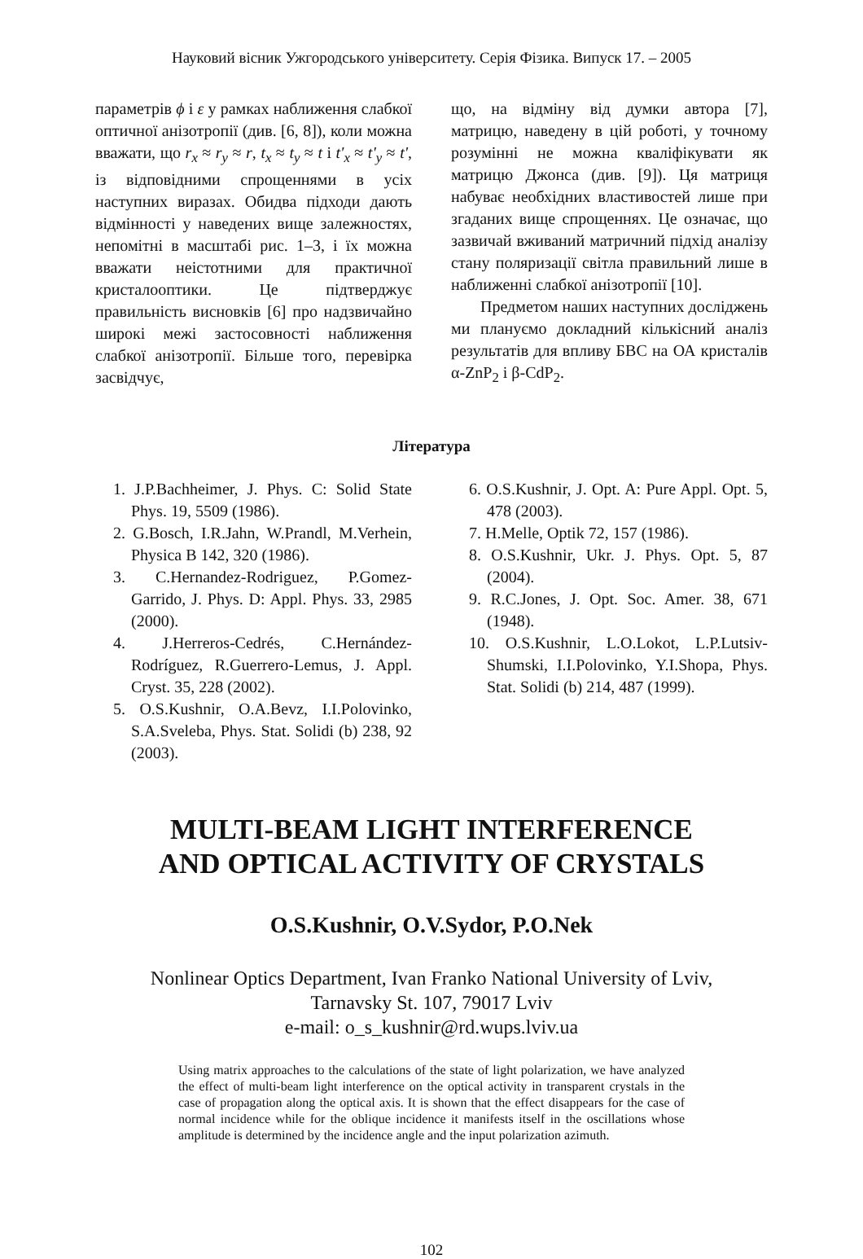Науковий вісник Ужгородського університету. Серія Фізика. Випуск 17. – 2005
параметрів ϕ і ε у рамках наближення слабкої оптичної анізотропії (див. [6, 8]), коли можна вважати, що r<sub>x</sub> ≈ r<sub>y</sub> ≈ r, t<sub>x</sub> ≈ t<sub>y</sub> ≈ t і t'<sub>x</sub> ≈ t'<sub>y</sub> ≈ t', із відповідними спрощеннями в усіх наступних виразах. Обидва підходи дають відмінності у наведених вище залежностях, непомітні в масштабі рис. 1–3, і їх можна вважати неістотними для практичної кристалооптики. Це підтверджує правильність висновків [6] про надзвичайно широкі межі застосовності наближення слабкої анізотропії. Більше того, перевірка засвідчує,
що, на відміну від думки автора [7], матрицю, наведену в цій роботі, у точному розумінні не можна кваліфікувати як матрицю Джонса (див. [9]). Ця матриця набуває необхідних властивостей лише при згаданих вище спрощеннях. Це означає, що зазвичай вживаний матричний підхід аналізу стану поляризації світла правильний лише в наближенні слабкої анізотропії [10].
Предметом наших наступних досліджень ми плануємо докладний кількісний аналіз результатів для впливу БВС на ОА кристалів α-ZnP<sub>2</sub> і β-CdP<sub>2</sub>.
Література
1. J.P.Bachheimer, J. Phys. C: Solid State Phys. 19, 5509 (1986).
2. G.Bosch, I.R.Jahn, W.Prandl, M.Verhein, Physica B 142, 320 (1986).
3. C.Hernandez-Rodriguez, P.Gomez-Garrido, J. Phys. D: Appl. Phys. 33, 2985 (2000).
4. J.Herreros-Cedrés, C.Hernández-Rodríguez, R.Guerrero-Lemus, J. Appl. Cryst. 35, 228 (2002).
5. O.S.Kushnir, O.A.Bevz, I.I.Polovinko, S.A.Sveleba, Phys. Stat. Solidi (b) 238, 92 (2003).
6. O.S.Kushnir, J. Opt. A: Pure Appl. Opt. 5, 478 (2003).
7. H.Melle, Optik 72, 157 (1986).
8. O.S.Kushnir, Ukr. J. Phys. Opt. 5, 87 (2004).
9. R.C.Jones, J. Opt. Soc. Amer. 38, 671 (1948).
10. O.S.Kushnir, L.O.Lokot, L.P.Lutsiv-Shumski, I.I.Polovinko, Y.I.Shopa, Phys. Stat. Solidi (b) 214, 487 (1999).
MULTI-BEAM LIGHT INTERFERENCE
AND OPTICAL ACTIVITY OF CRYSTALS
O.S.Kushnir, O.V.Sydor, P.O.Nek
Nonlinear Optics Department, Ivan Franko National University of Lviv,
Tarnavsky St. 107, 79017 Lviv
e-mail: o_s_kushnir@rd.wups.lviv.ua
Using matrix approaches to the calculations of the state of light polarization, we have analyzed the effect of multi-beam light interference on the optical activity in transparent crystals in the case of propagation along the optical axis. It is shown that the effect disappears for the case of normal incidence while for the oblique incidence it manifests itself in the oscillations whose amplitude is determined by the incidence angle and the input polarization azimuth.
102